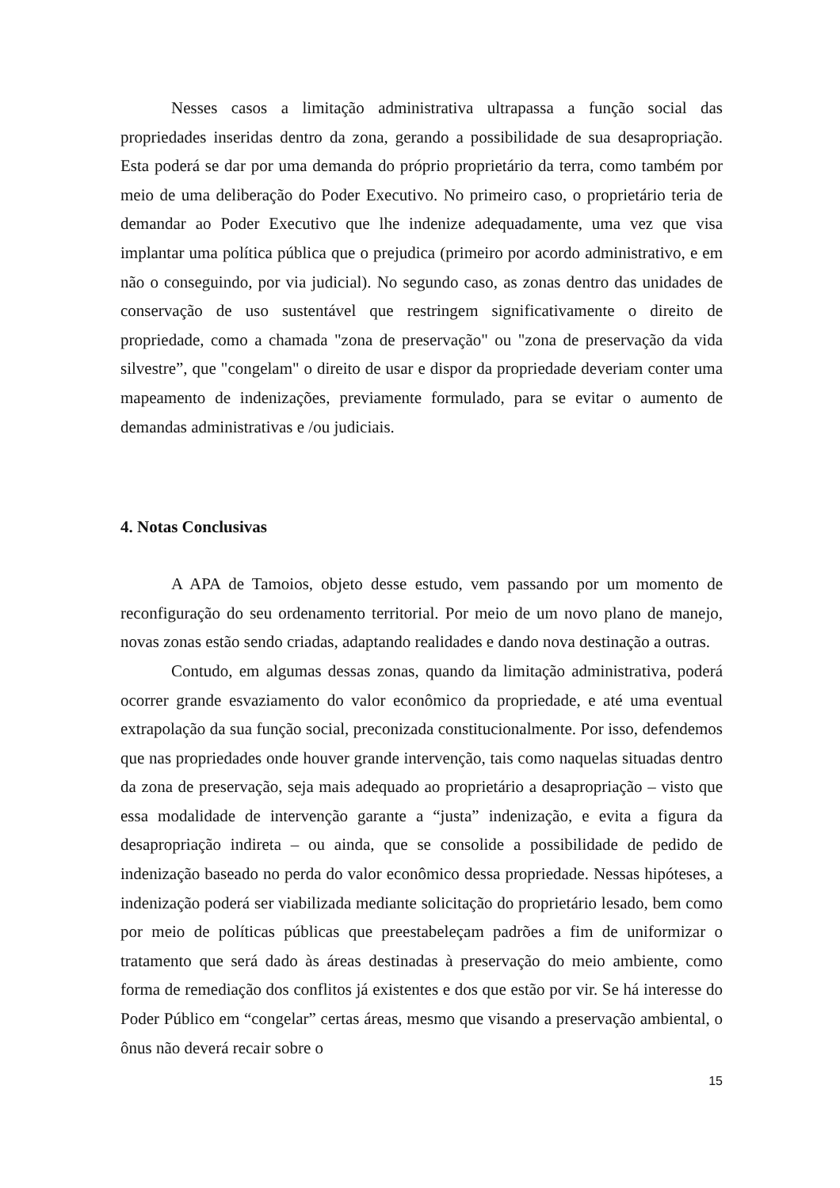Nesses casos a limitação administrativa ultrapassa a função social das propriedades inseridas dentro da zona, gerando a possibilidade de sua desapropriação. Esta poderá se dar por uma demanda do próprio proprietário da terra, como também por meio de uma deliberação do Poder Executivo. No primeiro caso, o proprietário teria de demandar ao Poder Executivo que lhe indenize adequadamente, uma vez que visa implantar uma política pública que o prejudica (primeiro por acordo administrativo, e em não o conseguindo, por via judicial). No segundo caso, as zonas dentro das unidades de conservação de uso sustentável que restringem significativamente o direito de propriedade, como a chamada "zona de preservação" ou "zona de preservação da vida silvestre”, que "congelam" o direito de usar e dispor da propriedade deveriam conter uma mapeamento de indenizações, previamente formulado, para se evitar o aumento de demandas administrativas e /ou judiciais.
4. Notas Conclusivas
A APA de Tamoios, objeto desse estudo, vem passando por um momento de reconfiguração do seu ordenamento territorial. Por meio de um novo plano de manejo, novas zonas estão sendo criadas, adaptando realidades e dando nova destinação a outras.
Contudo, em algumas dessas zonas, quando da limitação administrativa, poderá ocorrer grande esvaziamento do valor econômico da propriedade, e até uma eventual extrapolação da sua função social, preconizada constitucionalmente. Por isso, defendemos que nas propriedades onde houver grande intervenção, tais como naquelas situadas dentro da zona de preservação, seja mais adequado ao proprietário a desapropriação – visto que essa modalidade de intervenção garante a “justa” indenização, e evita a figura da desapropriação indireta – ou ainda, que se consolide a possibilidade de pedido de indenização baseado no perda do valor econômico dessa propriedade. Nessas hipóteses, a indenização poderá ser viabilizada mediante solicitação do proprietário lesado, bem como por meio de políticas públicas que preestabeleçam padrões a fim de uniformizar o tratamento que será dado às áreas destinadas à preservação do meio ambiente, como forma de remediação dos conflitos já existentes e dos que estão por vir. Se há interesse do Poder Público em “congelar” certas áreas, mesmo que visando a preservação ambiental, o ônus não deverá recair sobre o
15